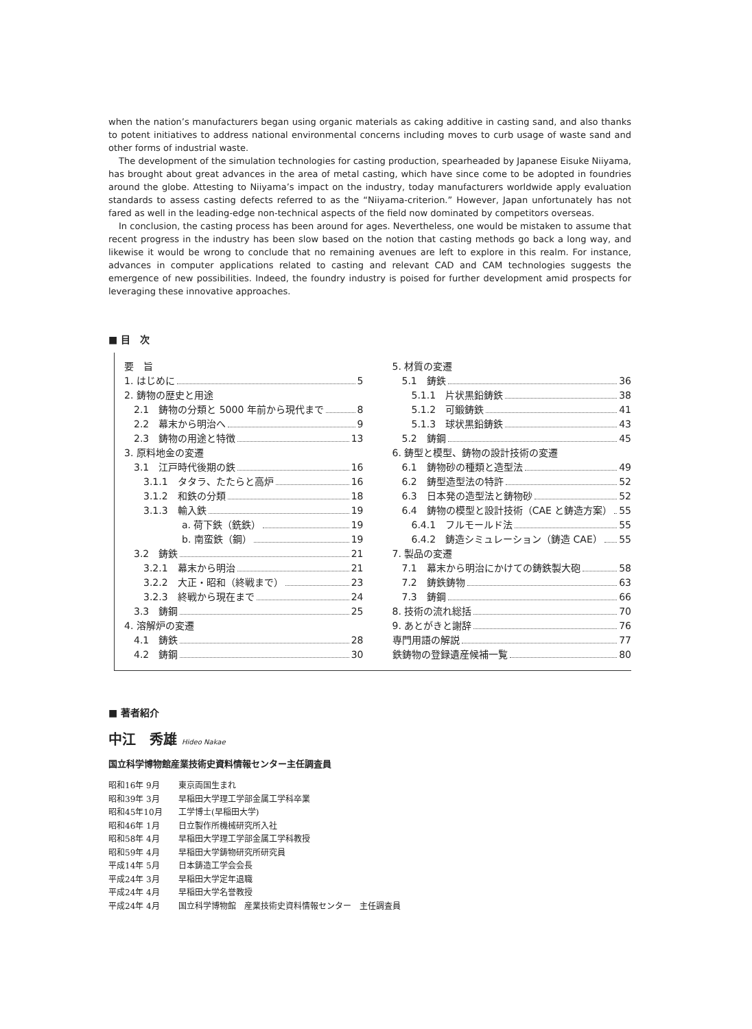when the nation’s manufacturers began using organic materials as caking additive in casting sand, and also thanks to potent initiatives to address national environmental concerns including moves to curb usage of waste sand and other forms of industrial waste.
The development of the simulation technologies for casting production, spearheaded by Japanese Eisuke Niiyama, has brought about great advances in the area of metal casting, which have since come to be adopted in foundries around the globe. Attesting to Niiyama’s impact on the industry, today manufacturers worldwide apply evaluation standards to assess casting defects referred to as the “Niiyama-criterion.” However, Japan unfortunately has not fared as well in the leading-edge non-technical aspects of the field now dominated by competitors overseas.
In conclusion, the casting process has been around for ages. Nevertheless, one would be mistaken to assume that recent progress in the industry has been slow based on the notion that casting methods go back a long way, and likewise it would be wrong to conclude that no remaining avenues are left to explore in this realm. For instance, advances in computer applications related to casting and relevant CAD and CAM technologies suggests the emergence of new possibilities. Indeed, the foundry industry is poised for further development amid prospects for leveraging these innovative approaches.
■ 目　次
要　旨
1. はじめに 5
2. 鋳物の歴史と用途
2.1　鋳物の分類と 5000 年前から現代まで 8
2.2　幕末から明治へ 9
2.3　鋳物の用途と特徴 13
3. 原料地金の変遷
3.1　江戸時代後期の鉄 16
3.1.1　タタラ、たたらと高炉 16
3.1.2　和鉄の分類 18
3.1.3　輸入鉄 19
a. 荷下鉄（銑鉄） 19
b. 南蛮鉄（鋼） 19
3.2　鋳鉄 21
3.2.1　幕末から明治 21
3.2.2　大正・昭和（終戦まで） 23
3.2.3　終戦から現在まで 24
3.3　鋳鋼 25
4. 溶解炉の変遷
4.1　鋳鉄 28
4.2　鋳鋼 30
5. 材質の変遷
5.1　鋳鉄 36
5.1.1　片状黒鉛鋳鉄 38
5.1.2　可鍛鋳鉄 41
5.1.3　球状黒鉛鋳鉄 43
5.2　鋳鋼 45
6. 鋳型と模型、鋳物の設計技術の変遷
6.1　鋳物砂の種類と造型法 49
6.2　鋳型造型法の特許 52
6.3　日本発の造型法と鋳物砂 52
6.4　鋳物の模型と設計技術（CAE と鋳造方案） 55
6.4.1　フルモールド法 55
6.4.2　鋳造シミュレーション（鋳造 CAE） 55
7. 製品の変遷
7.1　幕末から明治にかけての鋳鉄製大砲 58
7.2　鋳鉄鋳物 63
7.3　鋳鋼 66
8. 技術の流れ総括 70
9. あとがきと謝辞 76
専門用語の解説 77
鉄鋳物の登録遺産候補一覧 80
■ 著者紹介
中江　秀雄 Hideo Nakae
国立科学博物館産業技術史資料情報センター主任調査員
昭和16年 9月 東京両国生まれ
昭和39年 3月 早稲田大学理工学部金属工学科卒業
昭和45年10月 工学博士(早稲田大学)
昭和46年 1月 日立製作所機械研究所入社
昭和58年 4月 早稲田大学理工学部金属工学科教授
昭和59年 4月 早稲田大学鋳物研究所研究員
平成14年 5月 日本鋳造工学会会長
平成24年 3月 早稲田大学定年退職
平成24年 4月 早稲田大学名誉教授
平成24年 4月 国立科学博物館　産業技術史資料情報センター　主任調査員